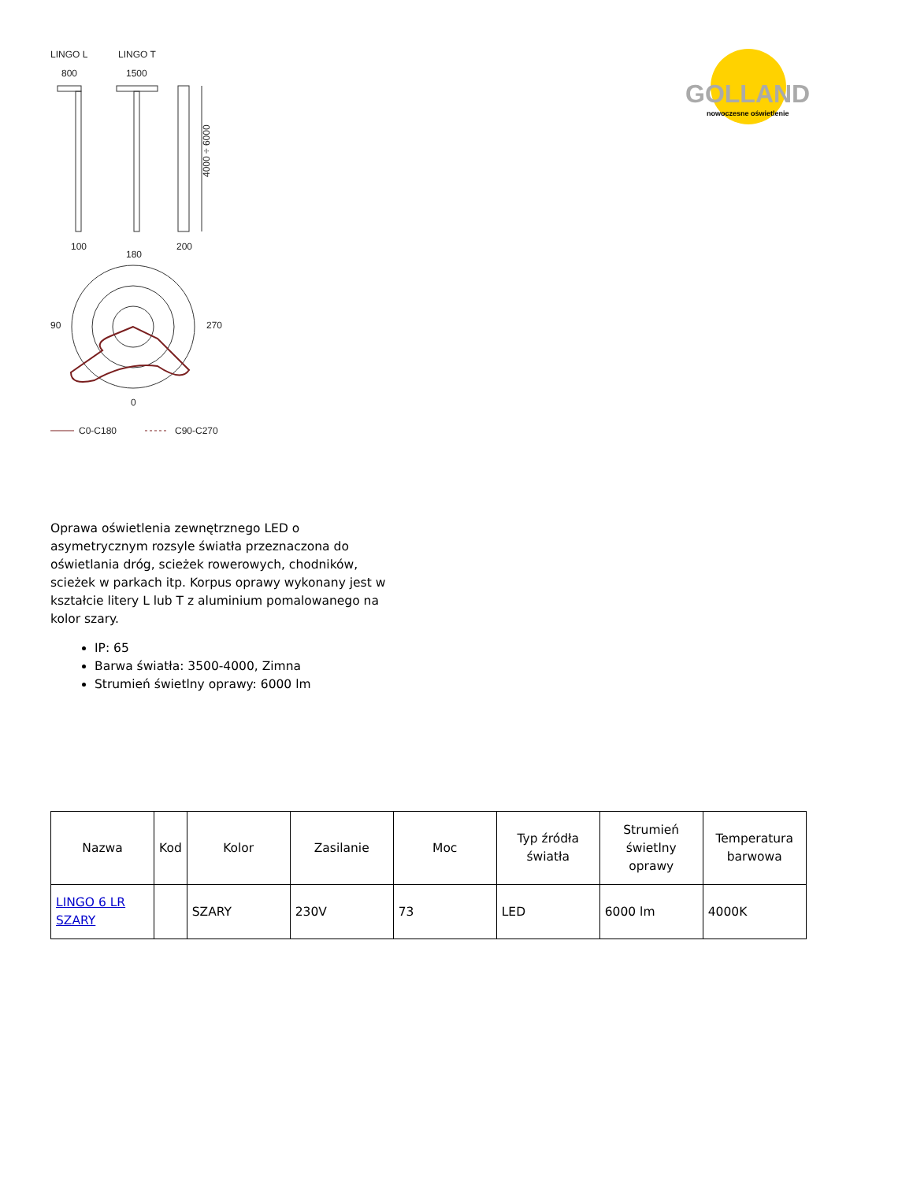LINGO L
LINGO T
800
1500
4000 ÷ 6000
100
200
180
270
90
0
C0-C180
C90-C270
GOLLAND
nowoczesne oświetlenie
Oprawa oświetlenia zewnętrznego LED o asymetrycznym rozsyle światła przeznaczona do oświetlania dróg, scieżek rowerowych, chodników, scieżek w parkach itp. Korpus oprawy wykonany jest w kształcie litery L lub T z aluminium pomalowanego na kolor szary.
IP: 65
Barwa światła: 3500-4000, Zimna
Strumień świetlny oprawy: 6000 lm
| Nazwa | Kod | Kolor | Zasilanie | Moc | Typ źródła światła | Strumień świetlny oprawy | Temperatura barwowa |
| --- | --- | --- | --- | --- | --- | --- | --- |
| LINGO 6 LR SZARY | | SZARY | 230V | 73 | LED | 6000 lm | 4000K |